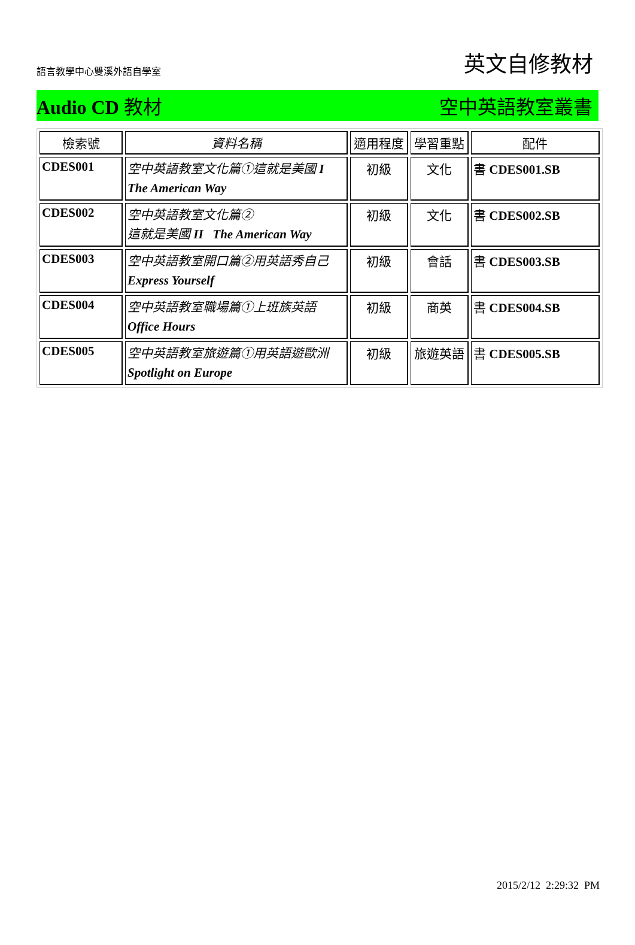語言教學中心雙溪外語自學室
英文自修教材
Audio CD 教材 空中英語教室叢書
| 檢索號 | 資料名稱 | 適用程度 | 學習重點 | 配件 |
| --- | --- | --- | --- | --- |
| CDES001 | 空中英語教室文化篇①這就是美國 I The American Way | 初級 | 文化 | 書 CDES001.SB |
| CDES002 | 空中英語教室文化篇② 這就是美國 II The American Way | 初級 | 文化 | 書 CDES002.SB |
| CDES003 | 空中英語教室開口篇②用英語秀自己 Express Yourself | 初級 | 會話 | 書 CDES003.SB |
| CDES004 | 空中英語教室職場篇①上班族英語 Office Hours | 初級 | 商英 | 書 CDES004.SB |
| CDES005 | 空中英語教室旅遊篇①用英語遊歐洲 Spotlight on Europe | 初級 | 旅遊英語 | 書 CDES005.SB |
2015/2/12 2:29:32 PM